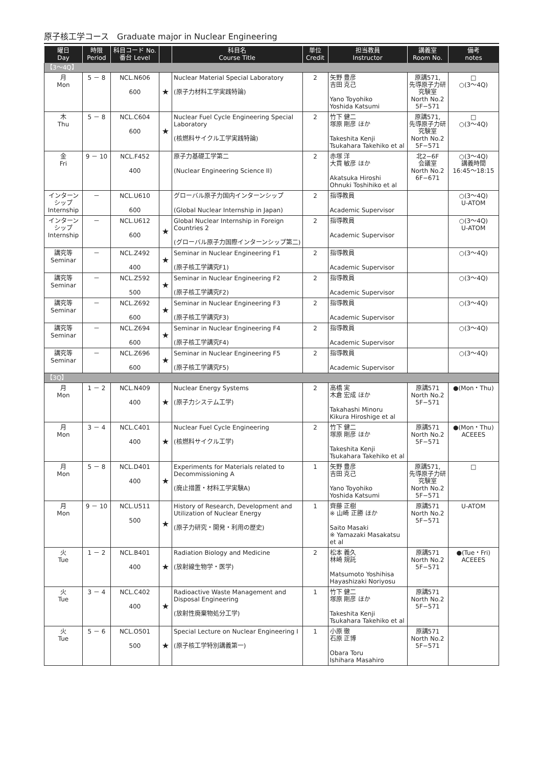原子核工学コース　Graduate major in Nuclear Engineering
| 曜日 Day | 時限 Period | 科目コード No. 番台 Level | | 科目名 Course Title | 単位 Credit | 担当教員 Instructor | 講義室 Room No. | 備考 notes |
| --- | --- | --- | --- | --- | --- | --- | --- | --- |
| 【3～4Q】 | | | | | | | | |
| 月 Mon | 5 － 8 | NCL.N606 600 | ★ | Nuclear Material Special Laboratory (原子力材料工学実践特論) | 2 | 矢野 豊彦 吉田 克己 Yano Toyohiko Yoshida Katsumi | 原講571, 先導原子力研究験室 North No.2 5F−571 | □ ○(3～4Q) |
| 木 Thu | 5 － 8 | NCL.C604 600 | ★ | Nuclear Fuel Cycle Engineering Special Laboratory (核燃料サイクル工学実践特論) | 2 | 竹下 健二 塚原 剛彦 ほか Takeshita Kenji Tsukahara Takehiko et al | 原講571, 先導原子力研究験室 North No.2 5F−571 | □ ○(3～4Q) |
| 金 Fri | 9 － 10 | NCL.F452 400 | | 原子力基礎工学第二 (Nuclear Engineering Science II) | 2 | 赤塚 洋 大貫 敏彦 ほか Akatsuka Hiroshi Ohnuki Toshihiko et al | 北2−6F 会議室 North No.2 6F−671 | ○(3～4Q) 講義時間 16:45～18:15 |
| インターンシップ Internship | － | NCL.U610 600 | | グローバル原子力国内インターンシップ (Global Nuclear Internship in Japan) | 2 | 指導教員 Academic Supervisor | | ○(3～4Q) U-ATOM |
| インターンシップ Internship | － | NCL.U612 600 | ★ | Global Nuclear Internship in Foreign Countries 2 (グローバル原子力国際インターンシップ第二) | 2 | 指導教員 Academic Supervisor | | ○(3～4Q) U-ATOM |
| 講究等 Seminar | － | NCL.Z492 400 | ★ | Seminar in Nuclear Engineering F1 (原子核工学講究F1) | 2 | 指導教員 Academic Supervisor | | ○(3～4Q) |
| 講究等 Seminar | － | NCL.Z592 500 | ★ | Seminar in Nuclear Engineering F2 (原子核工学講究F2) | 2 | 指導教員 Academic Supervisor | | ○(3～4Q) |
| 講究等 Seminar | － | NCL.Z692 600 | ★ | Seminar in Nuclear Engineering F3 (原子核工学講究F3) | 2 | 指導教員 Academic Supervisor | | ○(3～4Q) |
| 講究等 Seminar | － | NCL.Z694 600 | ★ | Seminar in Nuclear Engineering F4 (原子核工学講究F4) | 2 | 指導教員 Academic Supervisor | | ○(3～4Q) |
| 講究等 Seminar | － | NCL.Z696 600 | ★ | Seminar in Nuclear Engineering F5 (原子核工学講究F5) | 2 | 指導教員 Academic Supervisor | | ○(3～4Q) |
| 【3Q】 | | | | | | | | |
| 月 Mon | 1 － 2 | NCL.N409 400 | ★ | Nuclear Energy Systems (原子力システム工学) | 2 | 高橋 実 木倉 宏成 ほか Takahashi Minoru Kikura Hiroshige et al | 原講571 North No.2 5F−571 | ●(Mon・Thu) |
| 月 Mon | 3 － 4 | NCL.C401 400 | ★ | Nuclear Fuel Cycle Engineering (核燃料サイクル工学) | 2 | 竹下 健二 塚原 剛彦 ほか Takeshita Kenji Tsukahara Takehiko et al | 原講571 North No.2 5F−571 | ●(Mon・Thu) ACEEES |
| 月 Mon | 5 － 8 | NCL.D401 400 | ★ | Experiments for Materials related to Decommissioning A (廃止措置・材料工学実験A) | 1 | 矢野 豊彦 吉田 克己 Yano Toyohiko Yoshida Katsumi | 原講571, 先導原子力研究験室 North No.2 5F−571 | □ |
| 月 Mon | 9 － 10 | NCL.U511 500 | ★ | History of Research, Development and Utilization of Nuclear Energy (原子力研究・開発・利用の歴史) | 1 | 齊藤 正樹 ※ 山崎 正勝 ほか Saito Masaki ※ Yamazaki Masakatsu et al | 原講571 North No.2 5F−571 | U-ATOM |
| 火 Tue | 1 － 2 | NCL.B401 400 | ★ | Radiation Biology and Medicine (放射線生物学・医学) | 2 | 松本 義久 林崎 規託 Matsumoto Yoshihisa Hayashizaki Noriyosu | 原講571 North No.2 5F−571 | ●(Tue・Fri) ACEEES |
| 火 Tue | 3 － 4 | NCL.C402 400 | ★ | Radioactive Waste Management and Disposal Engineering (放射性廃棄物処分工学) | 1 | 竹下 健二 塚原 剛彦 ほか Takeshita Kenji Tsukahara Takehiko et al | 原講571 North No.2 5F−571 | |
| 火 Tue | 5 － 6 | NCL.O501 500 | ★ | Special Lecture on Nuclear Engineering I (原子核工学特別講義第一) | 1 | 小原 徹 石原 正博 Obara Toru Ishihara Masahiro | 原講571 North No.2 5F−571 | |